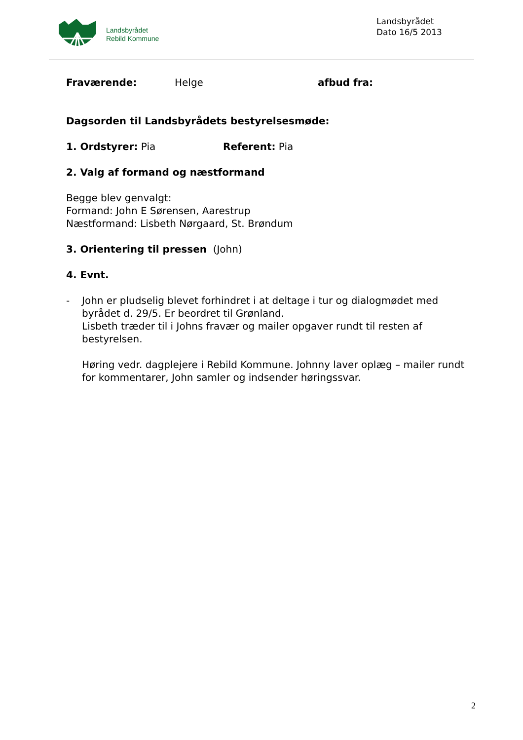Landsbyrådet
Rebild Kommune
Landsbyrådet
Dato 16/5 2013
Fraværende: Helge afbud fra:
Dagsorden til Landsbyrådets bestyrelsesmøde:
1. Ordstyrer: Pia Referent: Pia
2. Valg af formand og næstformand
Begge blev genvalgt:
Formand: John E Sørensen, Aarestrup
Næstformand: Lisbeth Nørgaard, St. Brøndum
3. Orientering til pressen (John)
4. Evnt.
- John er pludselig blevet forhindret i at deltage i tur og dialogmødet med byrådet d. 29/5. Er beordret til Grønland.
Lisbeth træder til i Johns fravær og mailer opgaver rundt til resten af bestyrelsen.
Høring vedr. dagplejere i Rebild Kommune. Johnny laver oplæg – mailer rundt for kommentarer, John samler og indsender høringssvar.
2